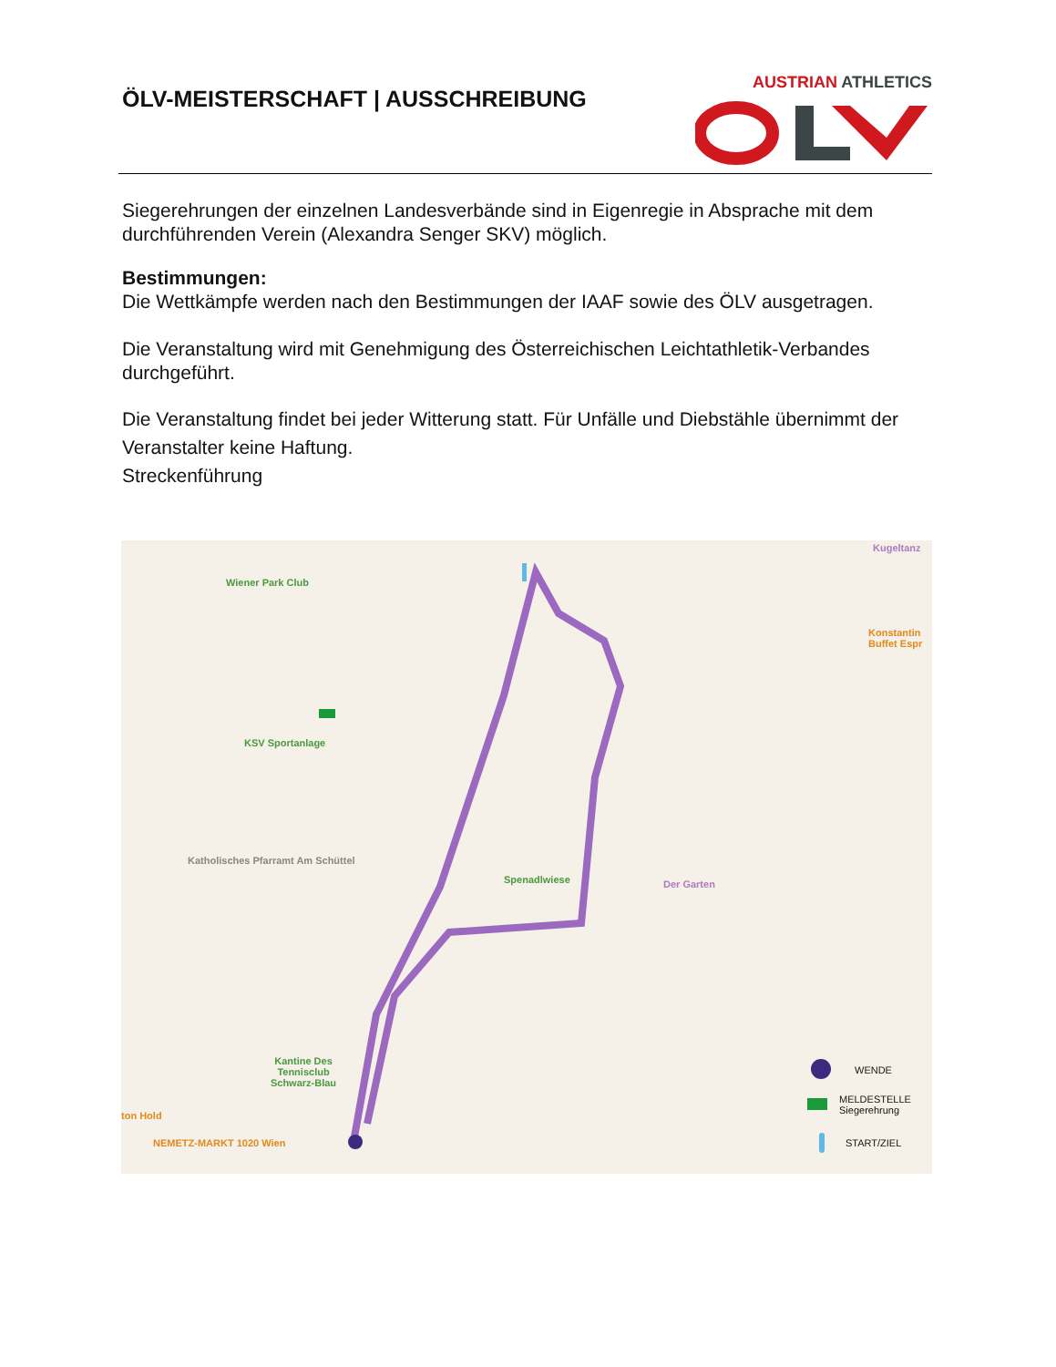ÖLV-MEISTERSCHAFT | AUSSCHREIBUNG
AUSTRIAN ATHLETICS
Siegerehrungen der einzelnen Landesverbände sind in Eigenregie in Absprache mit dem durchführenden Verein (Alexandra Senger SKV) möglich.
Bestimmungen:
Die Wettkämpfe werden nach den Bestimmungen der IAAF sowie des ÖLV ausgetragen.
Die Veranstaltung wird mit Genehmigung des Österreichischen Leichtathletik-Verbandes durchgeführt.
Die Veranstaltung findet bei jeder Witterung statt. Für Unfälle und Diebstähle übernimmt der Veranstalter keine Haftung.
Streckenführung
Wiener Park Club
KSV Sportanlage
Katholisches Pfarramt Am Schüttel
Spenadlwiese Der Garten
Kugeltanz
Konstantin Buffet Espr
Kantine Des Tennisclub Schwarz-Blau
NEMETZ-MARKT 1020 Wien
ton Hold
WENDE
MELDESTELLE
Siegerehrung
START/ZIEL